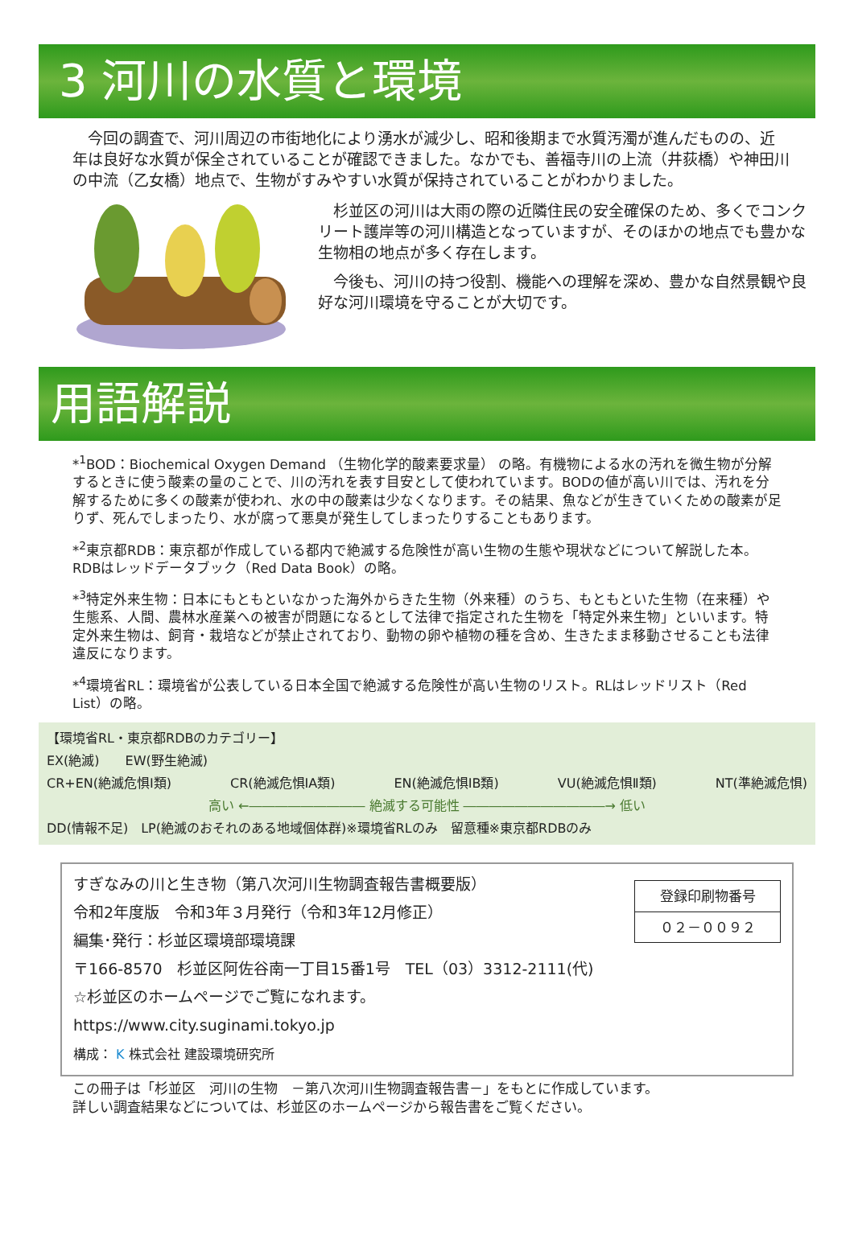3 河川の水質と環境
　今回の調査で、河川周辺の市街地化により湧水が減少し、昭和後期まで水質汚濁が進んだものの、近年は良好な水質が保全されていることが確認できました。なかでも、善福寺川の上流（井荻橋）や神田川の中流（乙女橋）地点で、生物がすみやすい水質が保持されていることがわかりました。
　杉並区の河川は大雨の際の近隣住民の安全確保のため、多くでコンクリート護岸等の河川構造となっていますが、そのほかの地点でも豊かな生物相の地点が多く存在します。
　今後も、河川の持つ役割、機能への理解を深め、豊かな自然景観や良好な河川環境を守ることが大切です。
用語解説
*<sup>1</sup>BOD：Biochemical Oxygen Demand （生物化学的酸素要求量） の略。有機物による水の汚れを微生物が分解するときに使う酸素の量のことで、川の汚れを表す目安として使われています。BODの値が高い川では、汚れを分解するために多くの酸素が使われ、水の中の酸素は少なくなります。その結果、魚などが生きていくための酸素が足りず、死んでしまったり、水が腐って悪臭が発生してしまったりすることもあります。
*<sup>2</sup>東京都RDB：東京都が作成している都内で絶滅する危険性が高い生物の生態や現状などについて解説した本。RDBはレッドデータブック（Red Data Book）の略。
*<sup>3</sup>特定外来生物：日本にもともといなかった海外からきた生物（外来種）のうち、もともといた生物（在来種）や生態系、人間、農林水産業への被害が問題になるとして法律で指定された生物を「特定外来生物」といいます。特定外来生物は、飼育・栽培などが禁止されており、動物の卵や植物の種を含め、生きたまま移動させることも法律違反になります。
*<sup>4</sup>環境省RL：環境省が公表している日本全国で絶滅する危険性が高い生物のリスト。RLはレッドリスト（Red List）の略。
【環境省RL・東京都RDBのカテゴリー】
EX(絶滅)　　EW(野生絶滅)
CR+EN(絶滅危惧Ⅰ類) CR(絶滅危惧ⅠA類) EN(絶滅危惧ⅠB類) VU(絶滅危惧Ⅱ類) NT(準絶滅危惧)
高い ←――――――――― 絶滅する可能性 ―――――――――――→ 低い
DD(情報不足)　LP(絶滅のおそれのある地域個体群)※環境省RLのみ　留意種※東京都RDBのみ
すぎなみの川と生き物（第八次河川生物調査報告書概要版）
令和2年度版　令和3年３月発行（令和3年12月修正）
編集･発行：杉並区環境部環境課
〒166-8570　杉並区阿佐谷南一丁目15番1号　TEL（03）3312-2111(代)
☆杉並区のホームページでご覧になれます。https://www.city.suginami.tokyo.jp
構成： K 株式会社 建設環境研究所
登録印刷物番号
０２－００９２
この冊子は「杉並区　河川の生物　－第八次河川生物調査報告書－」をもとに作成しています。
詳しい調査結果などについては、杉並区のホームページから報告書をご覧ください。